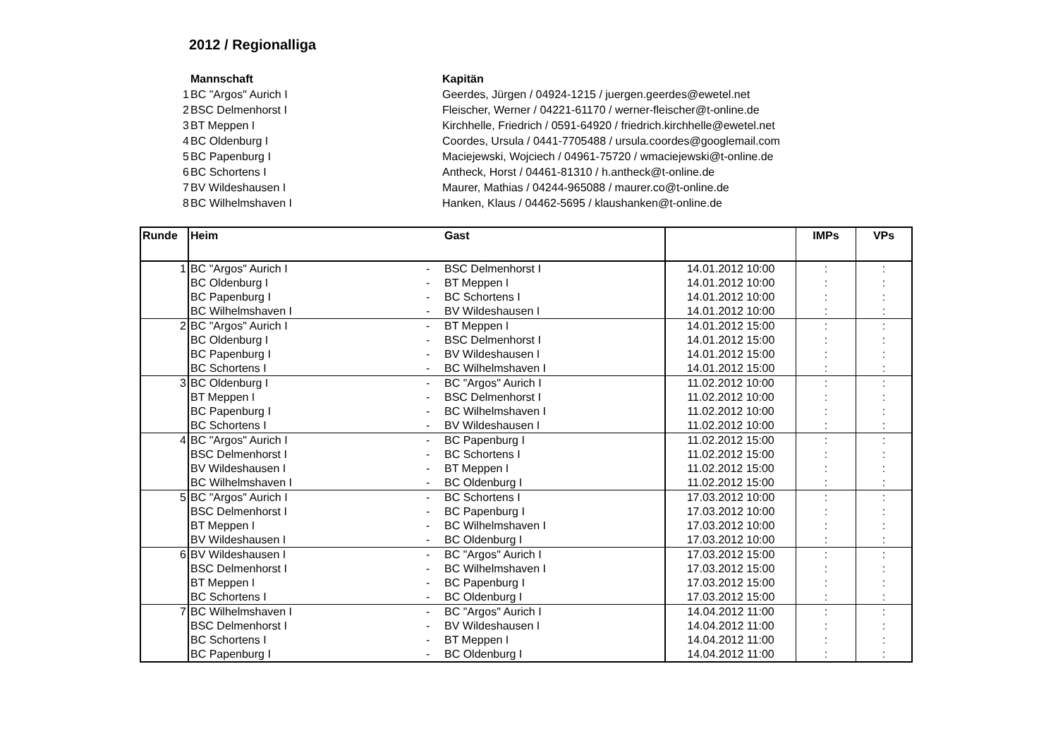2012 / Regionalliga
| | Mannschaft | Kapitän |
| 1 | BC "Argos" Aurich I | Geerdes, Jürgen / 04924-1215 / juergen.geerdes@ewetel.net |
| 2 | BSC Delmenhorst I | Fleischer, Werner / 04221-61170 / werner-fleischer@t-online.de |
| 3 | BT Meppen I | Kirchhelle, Friedrich / 0591-64920 / friedrich.kirchhelle@ewetel.net |
| 4 | BC Oldenburg I | Coordes, Ursula / 0441-7705488 / ursula.coordes@googlemail.com |
| 5 | BC Papenburg I | Maciejewski, Wojciech / 04961-75720 / wmaciejewski@t-online.de |
| 6 | BC Schortens I | Antheck, Horst / 04461-81310 / h.antheck@t-online.de |
| 7 | BV Wildeshausen I | Maurer, Mathias / 04244-965088 / maurer.co@t-online.de |
| 8 | BC Wilhelmshaven I | Hanken, Klaus / 04462-5695 / klaushanken@t-online.de |
| Runde | Heim | | Gast | | IMPs | VPs |
| --- | --- | --- | --- | --- | --- | --- |
| 1 | BC "Argos" Aurich I | - | BSC Delmenhorst I | 14.01.2012 10:00 | : | : |
| | BC Oldenburg I | - | BT Meppen I | 14.01.2012 10:00 | : | : |
| | BC Papenburg I | - | BC Schortens I | 14.01.2012 10:00 | : | : |
| | BC Wilhelmshaven I | - | BV Wildeshausen I | 14.01.2012 10:00 | : | : |
| 2 | BC "Argos" Aurich I | - | BT Meppen I | 14.01.2012 15:00 | : | : |
| | BC Oldenburg I | - | BSC Delmenhorst I | 14.01.2012 15:00 | : | : |
| | BC Papenburg I | - | BV Wildeshausen I | 14.01.2012 15:00 | : | : |
| | BC Schortens I | - | BC Wilhelmshaven I | 14.01.2012 15:00 | : | : |
| 3 | BC Oldenburg I | - | BC "Argos" Aurich I | 11.02.2012 10:00 | : | : |
| | BT Meppen I | - | BSC Delmenhorst I | 11.02.2012 10:00 | : | : |
| | BC Papenburg I | - | BC Wilhelmshaven I | 11.02.2012 10:00 | : | : |
| | BC Schortens I | - | BV Wildeshausen I | 11.02.2012 10:00 | : | : |
| 4 | BC "Argos" Aurich I | - | BC Papenburg I | 11.02.2012 15:00 | : | : |
| | BSC Delmenhorst I | - | BC Schortens I | 11.02.2012 15:00 | : | : |
| | BV Wildeshausen I | - | BT Meppen I | 11.02.2012 15:00 | : | : |
| | BC Wilhelmshaven I | - | BC Oldenburg I | 11.02.2012 15:00 | : | : |
| 5 | BC "Argos" Aurich I | - | BC Schortens I | 17.03.2012 10:00 | : | : |
| | BSC Delmenhorst I | - | BC Papenburg I | 17.03.2012 10:00 | : | : |
| | BT Meppen I | - | BC Wilhelmshaven I | 17.03.2012 10:00 | : | : |
| | BV Wildeshausen I | - | BC Oldenburg I | 17.03.2012 10:00 | : | : |
| 6 | BV Wildeshausen I | - | BC "Argos" Aurich I | 17.03.2012 15:00 | : | : |
| | BSC Delmenhorst I | - | BC Wilhelmshaven I | 17.03.2012 15:00 | : | : |
| | BT Meppen I | - | BC Papenburg I | 17.03.2012 15:00 | : | : |
| | BC Schortens I | - | BC Oldenburg I | 17.03.2012 15:00 | : | : |
| 7 | BC Wilhelmshaven I | - | BC "Argos" Aurich I | 14.04.2012 11:00 | : | : |
| | BSC Delmenhorst I | - | BV Wildeshausen I | 14.04.2012 11:00 | : | : |
| | BC Schortens I | - | BT Meppen I | 14.04.2012 11:00 | : | : |
| | BC Papenburg I | - | BC Oldenburg I | 14.04.2012 11:00 | : | : |